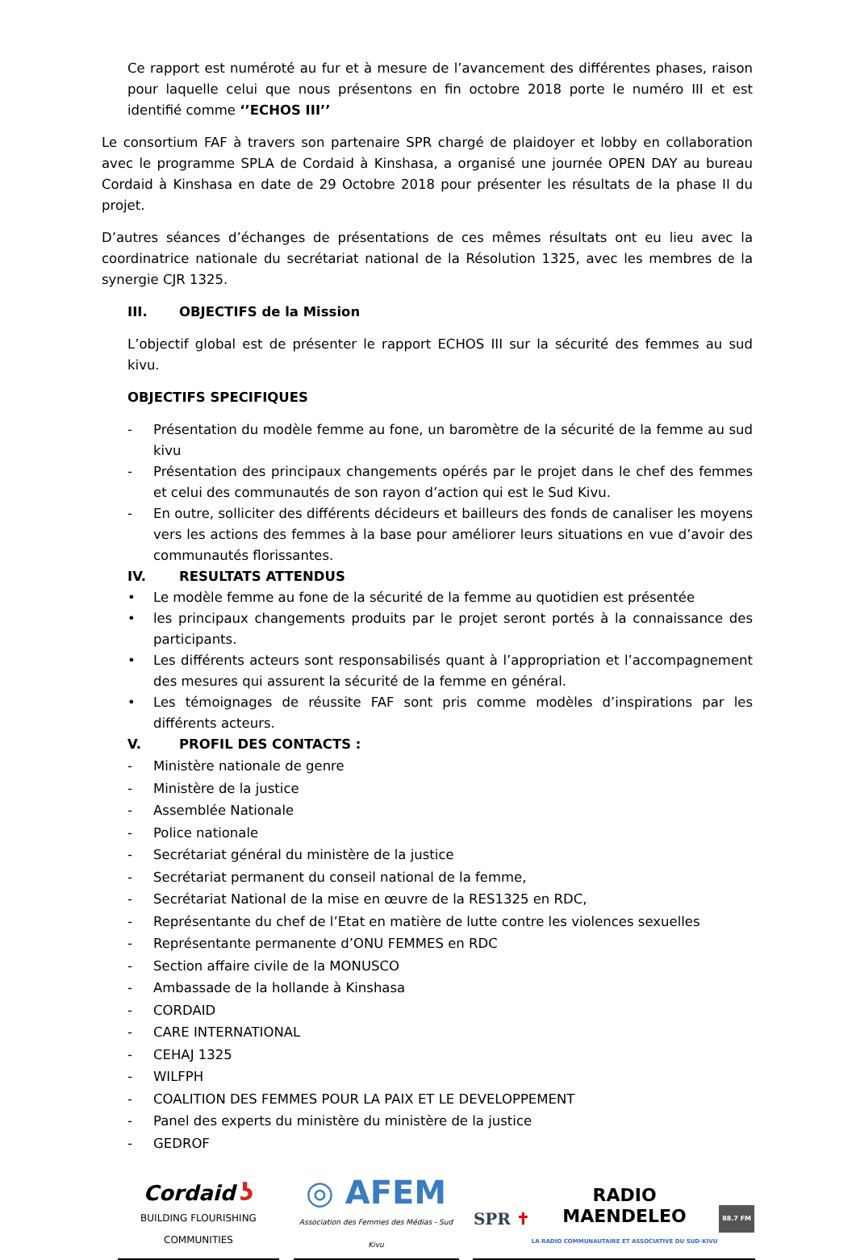Ce rapport est numéroté au fur et à mesure de l’avancement des différentes phases, raison pour laquelle celui que nous présentons en fin octobre 2018 porte le numéro III et est identifié comme ‘’ECHOS III’’
Le consortium FAF à travers son partenaire SPR chargé de plaidoyer et lobby en collaboration avec le programme SPLA de Cordaid à Kinshasa, a organisé une journée OPEN DAY au bureau Cordaid à Kinshasa en date de 29 Octobre 2018 pour présenter les résultats de la phase II du projet.
D’autres séances d’échanges de présentations de ces mêmes résultats ont eu lieu avec la coordinatrice nationale du secrétariat national de la Résolution 1325, avec les membres de la synergie CJR 1325.
III. OBJECTIFS de la Mission
L’objectif global est de présenter le rapport ECHOS III sur la sécurité des femmes au sud kivu.
OBJECTIFS SPECIFIQUES
- Présentation du modèle femme au fone, un baromètre de la sécurité de la femme au sud kivu
- Présentation des principaux changements opérés par le projet dans le chef des femmes et celui des communautés de son rayon d’action qui est le Sud Kivu.
- En outre, solliciter des différents décideurs et bailleurs des fonds de canaliser les moyens vers les actions des femmes à la base pour améliorer leurs situations en vue d’avoir des communautés florissantes.
IV. RESULTATS ATTENDUS
• Le modèle femme au fone de la sécurité de la femme au quotidien est présentée
• les principaux changements produits par le projet seront portés à la connaissance des participants.
• Les différents acteurs sont responsabilisés quant à l’appropriation et l’accompagnement des mesures qui assurent la sécurité de la femme en général.
• Les témoignages de réussite FAF sont pris comme modèles d’inspirations par les différents acteurs.
V. PROFIL DES CONTACTS :
- Ministère nationale de genre
- Ministère de la justice
- Assemblée Nationale
- Police nationale
- Secrétariat général du ministère de la justice
- Secrétariat permanent du conseil national de la femme,
- Secrétariat National de la mise en œuvre de la RES1325 en RDC,
- Représentante du chef de l’Etat en matière de lutte contre les violences sexuelles
- Représentante permanente d’ONU FEMMES en RDC
- Section affaire civile de la MONUSCO
- Ambassade de la hollande à Kinshasa
- CORDAID
- CARE INTERNATIONAL
- CEHAJ 1325
- WILFPH
- COALITION DES FEMMES POUR LA PAIX ET LE DEVELOPPEMENT
- Panel des experts du ministère du ministère de la justice
- GEDROF
Cordaid ʖ
BUILDING FLOURISHING COMMUNITIES
◎ AFEM
Association des Femmes des Médias - Sud Kivu
SPR ✝ RADIO
MAENDELEO
LA RADIO COMMUNAUTAIRE ET ASSOCIATIVE DU SUD-KIVU 88.7 FM